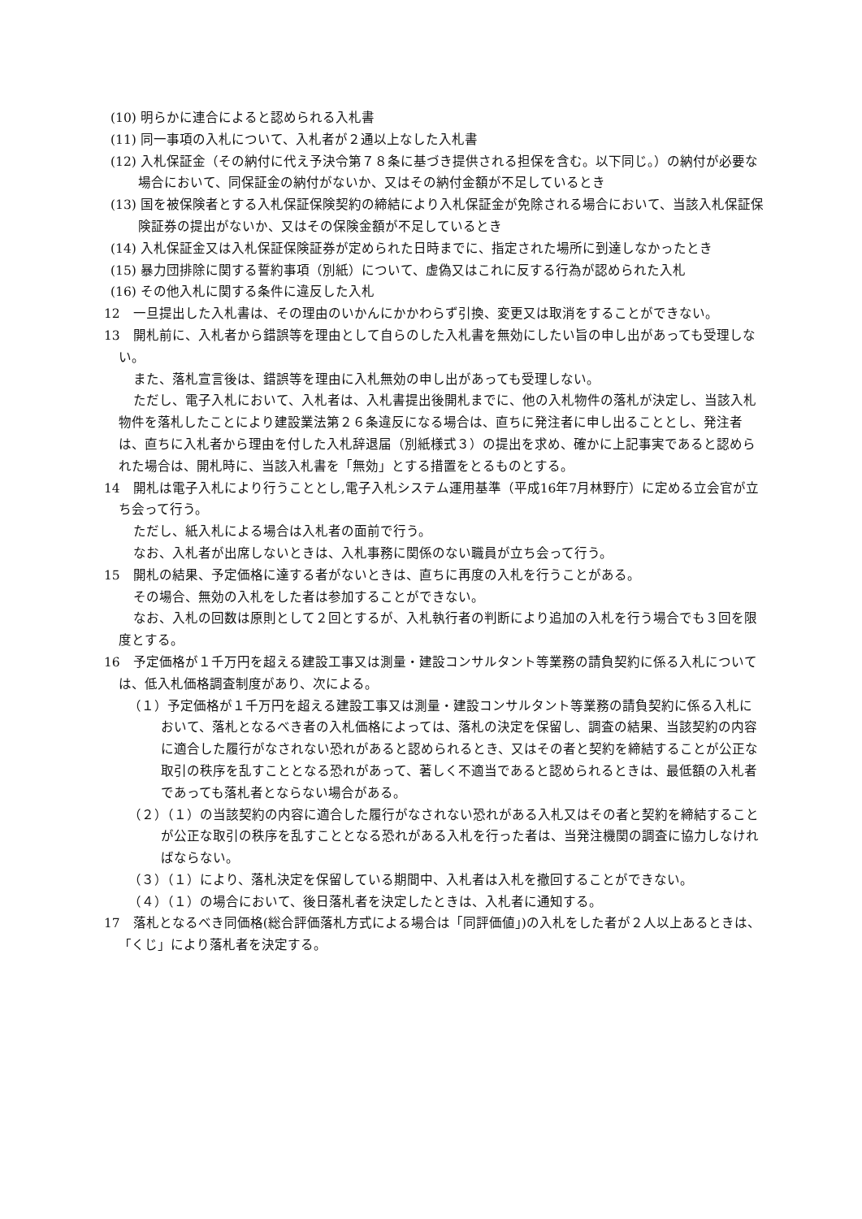(10) 明らかに連合によると認められる入札書
(11) 同一事項の入札について、入札者が２通以上なした入札書
(12) 入札保証金（その納付に代え予決令第７８条に基づき提供される担保を含む。以下同じ。）の納付が必要な場合において、同保証金の納付がないか、又はその納付金額が不足しているとき
(13) 国を被保険者とする入札保証保険契約の締結により入札保証金が免除される場合において、当該入札保証保険証券の提出がないか、又はその保険金額が不足しているとき
(14) 入札保証金又は入札保証保険証券が定められた日時までに、指定された場所に到達しなかったとき
(15) 暴力団排除に関する誓約事項（別紙）について、虚偽又はこれに反する行為が認められた入札
(16) その他入札に関する条件に違反した入札
12　一旦提出した入札書は、その理由のいかんにかかわらず引換、変更又は取消をすることができない。
13　開札前に、入札者から錯誤等を理由として自らのした入札書を無効にしたい旨の申し出があっても受理しない。
また、落札宣言後は、錯誤等を理由に入札無効の申し出があっても受理しない。
ただし、電子入札において、入札者は、入札書提出後開札までに、他の入札物件の落札が決定し、当該入札物件を落札したことにより建設業法第２６条違反になる場合は、直ちに発注者に申し出ることとし、発注者は、直ちに入札者から理由を付した入札辞退届（別紙様式３）の提出を求め、確かに上記事実であると認められた場合は、開札時に、当該入札書を「無効」とする措置をとるものとする。
14　開札は電子入札により行うこととし,電子入札システム運用基準（平成16年7月林野庁）に定める立会官が立ち会って行う。
ただし、紙入札による場合は入札者の面前で行う。
なお、入札者が出席しないときは、入札事務に関係のない職員が立ち会って行う。
15　開札の結果、予定価格に達する者がないときは、直ちに再度の入札を行うことがある。
その場合、無効の入札をした者は参加することができない。
なお、入札の回数は原則として２回とするが、入札執行者の判断により追加の入札を行う場合でも３回を限度とする。
16　予定価格が１千万円を超える建設工事又は測量・建設コンサルタント等業務の請負契約に係る入札については、低入札価格調査制度があり、次による。
（１）予定価格が１千万円を超える建設工事又は測量・建設コンサルタント等業務の請負契約に係る入札において、落札となるべき者の入札価格によっては、落札の決定を保留し、調査の結果、当該契約の内容に適合した履行がなされない恐れがあると認められるとき、又はその者と契約を締結することが公正な取引の秩序を乱すこととなる恐れがあって、著しく不適当であると認められるときは、最低額の入札者であっても落札者とならない場合がある。
（２）（１）の当該契約の内容に適合した履行がなされない恐れがある入札又はその者と契約を締結することが公正な取引の秩序を乱すこととなる恐れがある入札を行った者は、当発注機関の調査に協力しなければならない。
（３）（１）により、落札決定を保留している期間中、入札者は入札を撤回することができない。
（４）（１）の場合において、後日落札者を決定したときは、入札者に通知する。
17　落札となるべき同価格(総合評価落札方式による場合は「同評価値」)の入札をした者が２人以上あるときは、「くじ」により落札者を決定する。